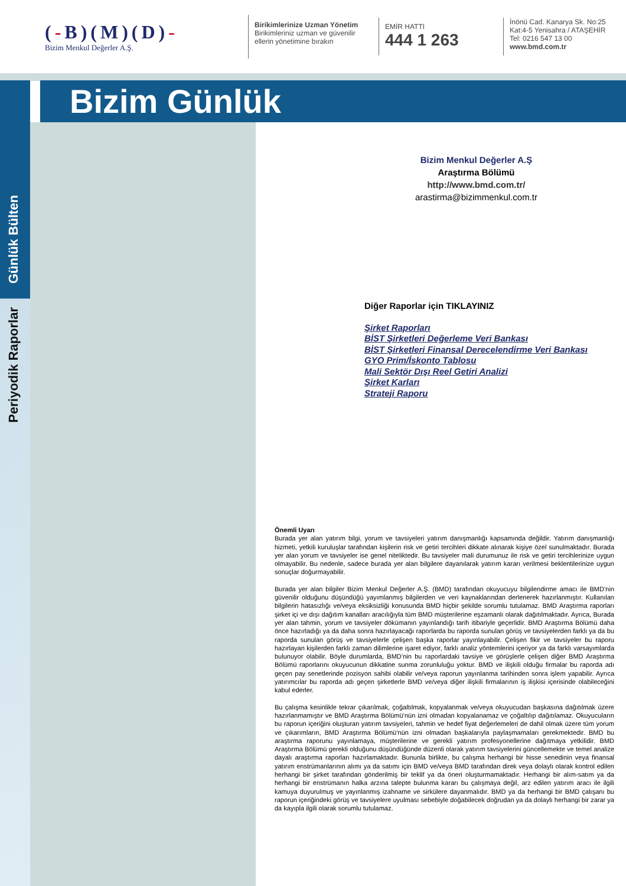(-B)(M)(D)-
Bizim Menkul Değerler A.Ş.
Birikimlerinize Uzman Yönetim
Birikimleriniz uzman ve güvenilir
ellerin yönetimine bırakın
EMİR HATTI
444 1 263
İnönü Cad. Kanarya Sk. No:25
Kat:4-5 Yenisahra / ATAŞEHİR
Tel: 0216 547 13 00
www.bmd.com.tr
Bizim Günlük
Günlük Bülten
Periyodik Raporlar
Bizim Menkul Değerler A.Ş
Araştırma Bölümü
http://www.bmd.com.tr/
arastirma@bizimmenkul.com.tr
Diğer Raporlar için TIKLAYINIZ
Şirket Raporları
BİST Şirketleri Değerleme Veri Bankası
BİST Şirketleri Finansal Derecelendirme Veri Bankası
GYO Prim/İskonto Tablosu
Mali Sektör Dışı Reel Getiri Analizi
Şirket Karları
Strateji Raporu
Önemli Uyarı
Burada yer alan yatırım bilgi, yorum ve tavsiyeleri yatırım danışmanlığı kapsamında değildir. Yatırım danışmanlığı hizmeti, yetkili kuruluşlar tarafından kişilerin risk ve getiri tercihleri dikkate alınarak kişiye özel sunulmaktadır. Burada yer alan yorum ve tavsiyeler ise genel niteliktedir. Bu tavsiyeler mali durumunuz ile risk ve getiri tercihlerinize uygun olmayabilir. Bu nedenle, sadece burada yer alan bilgilere dayanılarak yatırım kararı verilmesi beklentilerinize uygun sonuçlar doğurmayabilir.
Burada yer alan bilgiler Bizim Menkul Değerler A.Ş. (BMD) tarafından okuyucuyu bilgilendirme amacı ile BMD’nin güvenilir olduğunu düşündüğü yayımlanmış bilgilerden ve veri kaynaklarından derlenerek hazırlanmıştır. Kullanılan bilgilerin hatasızlığı ve/veya eksiksizliği konusunda BMD hiçbir şekilde sorumlu tutulamaz. BMD Araştırma raporları şirket içi ve dışı dağıtım kanalları aracılığıyla tüm BMD müşterilerine eşzamanlı olarak dağıtılmaktadır. Ayrıca, Burada yer alan tahmin, yorum ve tavsiyeler dökümanın yayınlandığı tarih itibariyle geçerlidir. BMD Araştırma Bölümü daha önce hazırladığı ya da daha sonra hazırlayacağı raporlarda bu raporda sunulan görüş ve tavsiyelerden farklı ya da bu raporda sunulan görüş ve tavsiyelerle çelişen başka raporlar yayınlayabilir. Çelişen fikir ve tavsiyeler bu raporu hazırlayan kişilerden farklı zaman dilimlerine işaret ediyor, farklı analiz yöntemlerini içeriyor ya da farklı varsayımlarda bulunuyor olabilir. Böyle durumlarda, BMD’nin bu raporlardaki tavsiye ve görüşlerle çelişen diğer BMD Araştırma Bölümü raporlarını okuyucunun dikkatine sunma zorunluluğu yoktur. BMD ve ilişkili olduğu firmalar bu raporda adı geçen pay senetlerinde pozisyon sahibi olabilir ve/veya raporun yayınlanma tarihinden sonra işlem yapabilir. Ayrıca yatırımcılar bu raporda adı geçen şirketlerle BMD ve/veya diğer ilişkili firmalarının iş ilişkisi içerisinde olabileceğini kabul ederler.
Bu çalışma kesinlikle tekrar çıkarılmak, çoğaltılmak, kopyalanmak ve/veya okuyucudan başkasına dağıtılmak üzere hazırlanmamıştır ve BMD Araştırma Bölümü’nün izni olmadan kopyalanamaz ve çoğaltılıp dağıtılamaz. Okuyucuların bu raporun içeriğini oluşturan yatırım tavsiyeleri, tahmin ve hedef fiyat değerlemeleri de dahil olmak üzere tüm yorum ve çıkarımların, BMD Araştırma Bölümü‘nün izni olmadan başkalarıyla paylaşmamaları gerekmektedir. BMD bu araştırma raporunu yayınlamaya, müşterilerine ve gerekli yatırım profesyonellerine dağıtmaya yetkilidir. BMD Araştırma Bölümü gerekli olduğunu düşündüğünde düzenli olarak yatırım tavsiyelerini güncellemekte ve temel analize dayalı araştırma raporları hazırlamaktadır. Bununla birlikte, bu çalışma herhangi bir hisse senedinin veya finansal yatırım enstrümanlarının alımı ya da satımı için BMD ve/veya BMD tarafından direk veya dolaylı olarak kontrol edilen herhangi bir şirket tarafından gönderilmiş bir teklif ya da öneri oluşturmamaktadır. Herhangi bir alım-satım ya da herhangi bir enstrümanın halka arzına talepte bulunma kararı bu çalışmaya değil, arz edilen yatırım aracı ile ilgili kamuya duyurulmuş ve yayınlanmış izahname ve sirkülere dayanmalıdır. BMD ya da herhangi bir BMD çalışanı bu raporun içeriğindeki görüş ve tavsiyelere uyulması sebebiyle doğabilecek doğrudan ya da dolaylı herhangi bir zarar ya da kayıpla ilgili olarak sorumlu tutulamaz.